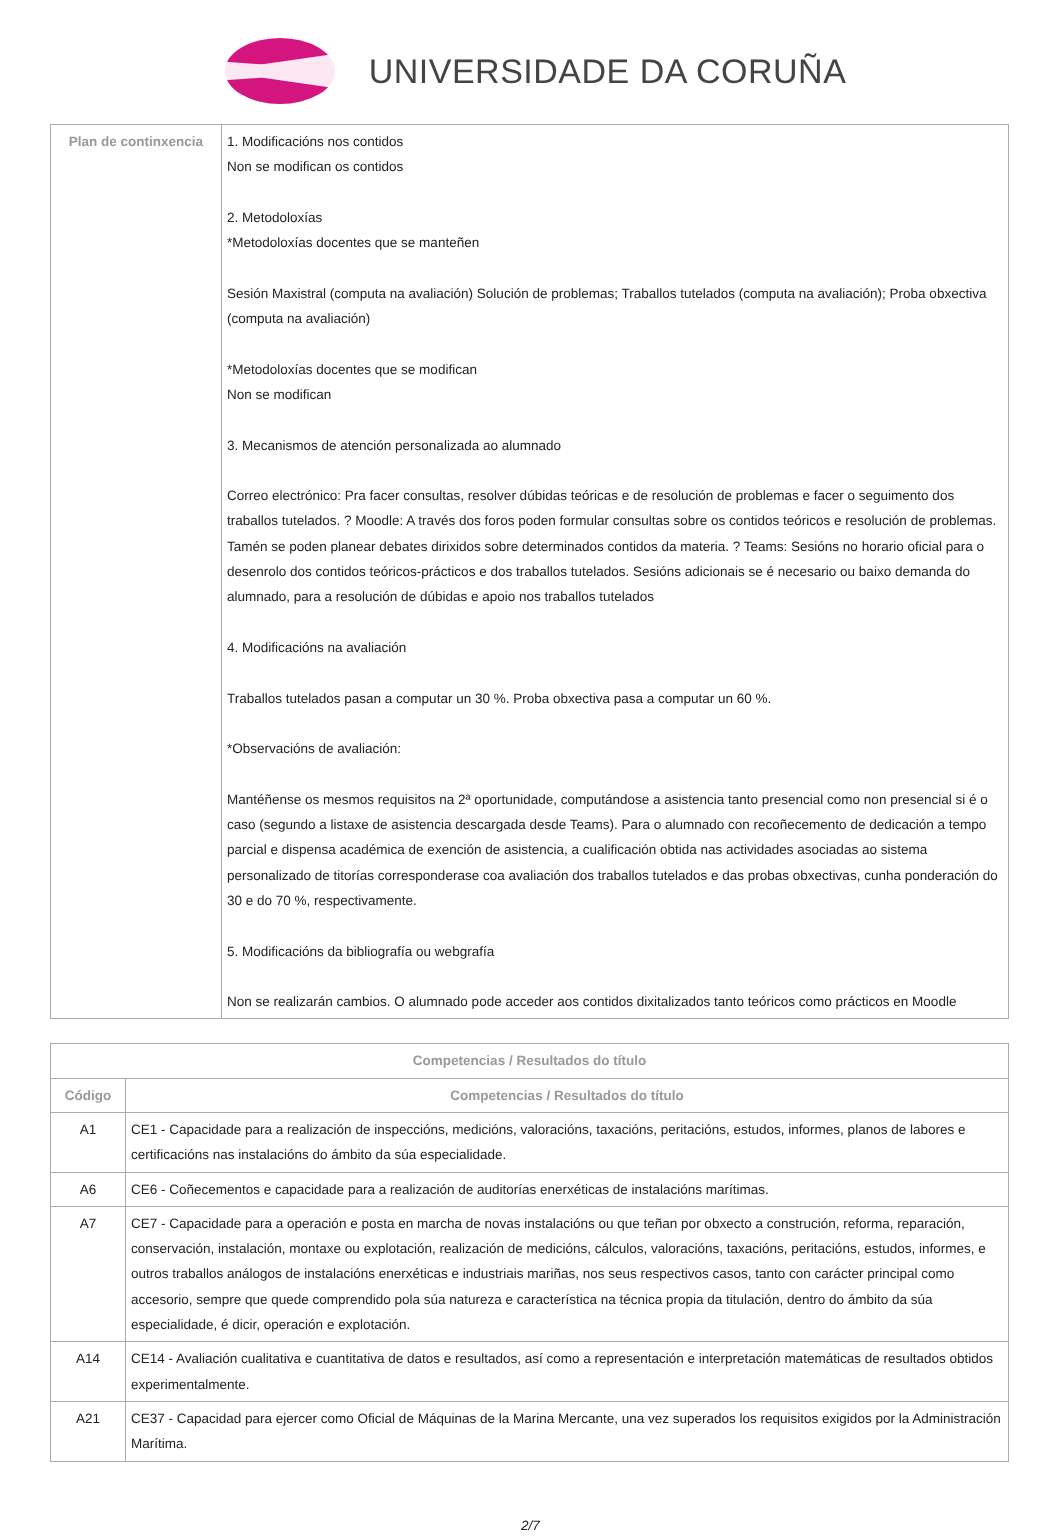UNIVERSIDADE DA CORUÑA
| Plan de continxencia | 1. Modificacións nos contidos Non se modifican os contidos 2. Metodoloxías *Metodoloxías docentes que se manteñen Sesión Maxistral (computa na avaliación) Solución de problemas; Traballos tutelados (computa na avaliación); Proba obxectiva (computa na avaliación) *Metodoloxías docentes que se modifican Non se modifican 3. Mecanismos de atención personalizada ao alumnado Correo electrónico: Pra facer consultas, resolver dúbidas teóricas e de resolución de problemas e facer o seguimento dos traballos tutelados. ? Moodle: A través dos foros poden formular consultas sobre os contidos teóricos e resolución de problemas. Tamén se poden planear debates dirixidos sobre determinados contidos da materia. ? Teams: Sesións no horario oficial para o desenrolo dos contidos teóricos-prácticos e dos traballos tutelados. Sesións adicionais se é necesario ou baixo demanda do alumnado, para a resolución de dúbidas e apoio nos traballos tutelados 4. Modificacións na avaliación Traballos tutelados pasan a computar un 30 %. Proba obxectiva pasa a computar un 60 %. *Observacións de avaliación: Mantéñense os mesmos requisitos na 2ª oportunidade, computándose a asistencia tanto presencial como non presencial si é o caso (segundo a listaxe de asistencia descargada desde Teams). Para o alumnado con recoñecemento de dedicación a tempo parcial e dispensa académica de exención de asistencia, a cualificación obtida nas actividades asociadas ao sistema personalizado de titorías corresponderase coa avaliación dos traballos tutelados e das probas obxectivas, cunha ponderación do 30 e do 70 %, respectivamente. 5. Modificacións da bibliografía ou webgrafía Non se realizarán cambios. O alumnado pode acceder aos contidos dixitalizados tanto teóricos como prácticos en Moodle |
| Competencias / Resultados do título | |
| --- | --- |
| Código | Competencias / Resultados do título |
| A1 | CE1 - Capacidade para a realización de inspeccións, medicións, valoracións, taxacións, peritacións, estudos, informes, planos de labores e certificacións nas instalacións do ámbito da súa especialidade. |
| A6 | CE6 - Coñecementos e capacidade para a realización de auditorías enerxéticas de instalacións marítimas. |
| A7 | CE7 - Capacidade para a operación e posta en marcha de novas instalacións ou que teñan por obxecto a construción, reforma, reparación, conservación, instalación, montaxe ou explotación, realización de medicións, cálculos, valoracións, taxacións, peritacións, estudos, informes, e outros traballos análogos de instalacións enerxéticas e industriais mariñas, nos seus respectivos casos, tanto con carácter principal como accesorio, sempre que quede comprendido pola súa natureza e característica na técnica propia da titulación, dentro do ámbito da súa especialidade, é dicir, operación e explotación. |
| A14 | CE14 - Avaliación cualitativa e cuantitativa de datos e resultados, así como a representación e interpretación matemáticas de resultados obtidos experimentalmente. |
| A21 | CE37 - Capacidad para ejercer como Oficial de Máquinas de la Marina Mercante, una vez superados los requisitos exigidos por la Administración Marítima. |
2/7